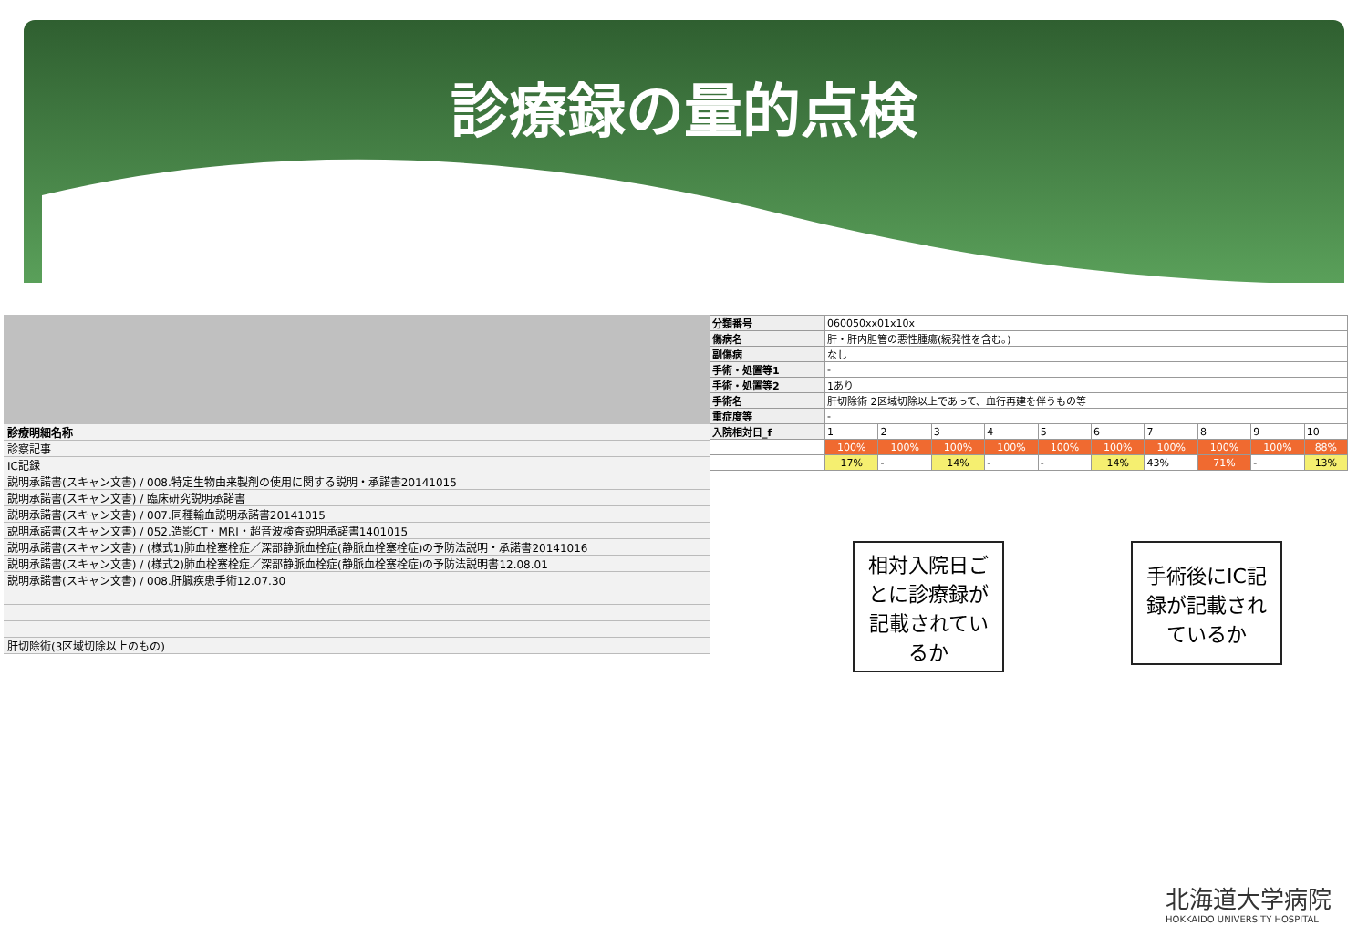診療録の量的点検
診療明細名称
診察記事
IC記録
説明承諾書(スキャン文書) / 008.特定生物由来製剤の使用に関する説明・承諾書20141015
説明承諾書(スキャン文書) / 臨床研究説明承諾書
説明承諾書(スキャン文書) / 007.同種輸血説明承諾書20141015
説明承諾書(スキャン文書) / 052.造影CT・MRI・超音波検査説明承諾書1401015
説明承諾書(スキャン文書) / (様式1)肺血栓塞栓症／深部静脈血栓症(静脈血栓塞栓症)の予防法説明・承諾書20141016
説明承諾書(スキャン文書) / (様式2)肺血栓塞栓症／深部静脈血栓症(静脈血栓塞栓症)の予防法説明書12.08.01
説明承諾書(スキャン文書) / 008.肝臓疾患手術12.07.30
肝切除術(3区域切除以上のもの)
| 分類番号 | 060050xx01x10x | | | | | | | | | |
| 傷病名 | 肝・肝内胆管の悪性腫瘍(続発性を含む。) | | | | | | | | | |
| 副傷病 | なし | | | | | | | | | |
| 手術・処置等1 | - | | | | | | | | | |
| 手術・処置等2 | 1あり | | | | | | | | | |
| 手術名 | 肝切除術 2区域切除以上であって、血行再建を伴うもの等 | | | | | | | | | |
| 重症度等 | - | | | | | | | | | |
| 入院相対日_f | 1 | 2 | 3 | 4 | 5 | 6 | 7 | 8 | 9 | 10 |
| | 100% | 100% | 100% | 100% | 100% | 100% | 100% | 100% | 100% | 88% |
| | 17% | - | 14% | - | - | 14% | 43% | 71% | - | 13% |
相対入院日ごとに診療録が記載されているか
手術後にIC記録が記載されているか
北海道大学病院
HOKKAIDO UNIVERSITY HOSPITAL